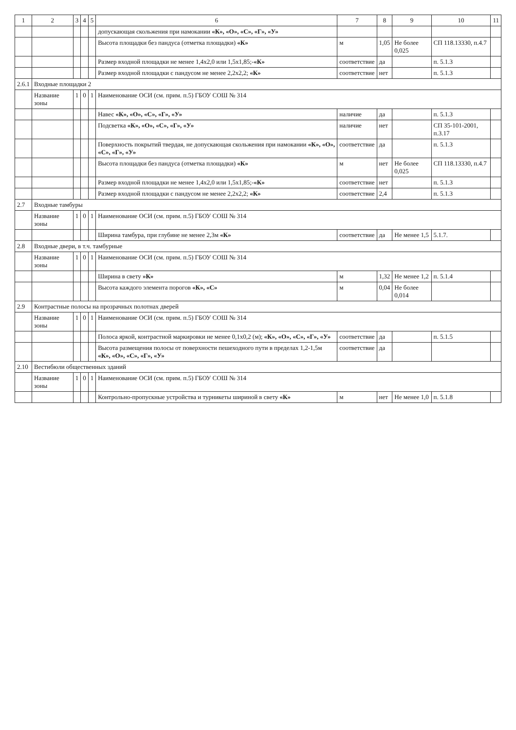| 1 | 2 | 3 | 4 | 5 | 6 | 7 | 8 | 9 | 10 | 11 |
| --- | --- | --- | --- | --- | --- | --- | --- | --- | --- | --- |
| | | | | | допускающая скольжения при намокании «К», «О», «С», «Г», «У» | | | | | |
| | | | | | Высота площадки без пандуса (отметка площадки) «К» | м | 1,05 | Не более 0,025 | СП 118.13330, п.4.7 | |
| | | | | | Размер входной площадки не менее 1,4х2,0 или 1,5х1,85;- «К» | соответствие | да | | п. 5.1.3 | |
| | | | | | Размер входной площадки с пандусом не менее 2,2х2,2; «К» | соответствие | нет | | п. 5.1.3 | |
| 2.6.1 | Входные площадки 2 | | | | | | | | | |
| | Название зоны | 1 | 0 | 1 | Наименование ОСИ (см. прим. п.5) ГБОУ СОШ № 314 | | | | | |
| | | | | | Навес «К», «О», «С», «Г», «У» | наличие | да | | п. 5.1.3 | |
| | | | | | Подсветка «К», «О», «С», «Г», «У» | наличие | нет | | СП 35-101-2001, п.3.17 | |
| | | | | | Поверхность покрытий твердая, не допускающая скольжения при намокании «К», «О», «С», «Г», «У» | соответствие | да | | п. 5.1.3 | |
| | | | | | Высота площадки без пандуса (отметка площадки) «К» | м | нет | Не более 0,025 | СП 118.13330, п.4.7 | |
| | | | | | Размер входной площадки не менее 1,4х2,0 или 1,5х1,85;- «К» | соответствие | нет | | п. 5.1.3 | |
| | | | | | Размер входной площадки с пандусом не менее 2,2х2,2; «К» | соответствие | 2,4 | | п. 5.1.3 | |
| 2.7 | Входные тамбуры | | | | | | | | | |
| | Название зоны | 1 | 0 | 1 | Наименование ОСИ (см. прим. п.5) ГБОУ СОШ № 314 | | | | | |
| | | | | | Ширина тамбура, при глубине не менее 2,3м «К» | соответствие | да | Не менее 1,5 | 5.1.7. | |
| 2.8 | Входные двери, в т.ч. тамбурные | | | | | | | | | |
| | Название зоны | 1 | 0 | 1 | Наименование ОСИ (см. прим. п.5) ГБОУ СОШ № 314 | | | | | |
| | | | | | Ширина в свету »К» | м | 1,32 | Не менее 1,2 | п. 5.1.4 | |
| | | | | | Высота каждого элемента порогов «К», «С» | м | 0,04 | Не более 0,014 | | |
| 2.9 | Контрастные полосы на прозрачных полотнах дверей | | | | | | | | | |
| | Название зоны | 1 | 0 | 1 | Наименование ОСИ (см. прим. п.5) ГБОУ СОШ № 314 | | | | | |
| | | | | | Полоса яркой, контрастной маркировки не менее 0,1х0,2 (м); «К», «О», «С», «Г», «У» | соответствие | да | | п. 5.1.5 | |
| | | | | | Высота размещения полосы от поверхности пешеходного пути в пределах 1,2-1,5м «К», «О», «С», «Г», «У» | соответствие | да | | | |
| 2.10 | Вестибюли общественных зданий | | | | | | | | | |
| | Название зоны | 1 | 0 | 1 | Наименование ОСИ (см. прим. п.5) ГБОУ СОШ № 314 | | | | | |
| | | | | | Контрольно-пропускные устройства и турникеты шириной в свету «К» | м | нет | Не менее 1,0 | п. 5.1.8 | |